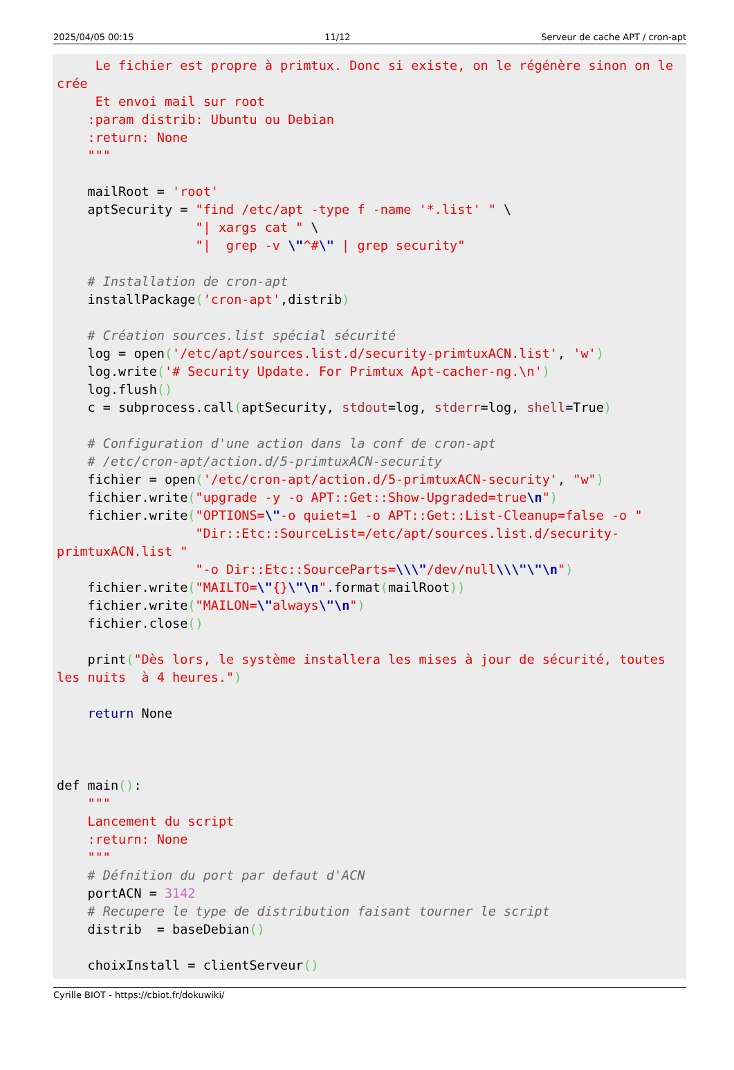2025/04/05 00:15 11/12 Serveur de cache APT / cron-apt
     Le fichier est propre à primtux. Donc si existe, on le régénère sinon on le crée
     Et envoi mail sur root
    :param distrib: Ubuntu ou Debian
    :return: None
    """

    mailRoot = 'root'
    aptSecurity = "find /etc/apt -type f -name '*.list' " \
                  "| xargs cat " \
                  "|  grep -v \"^#\" | grep security"

    # Installation de cron-apt
    installPackage('cron-apt',distrib)

    # Création sources.list spécial sécurité
    log = open('/etc/apt/sources.list.d/security-primtuxACN.list', 'w')
    log.write('# Security Update. For Primtux Apt-cacher-ng.\n')
    log.flush()
    c = subprocess.call(aptSecurity, stdout=log, stderr=log, shell=True)

    # Configuration d'une action dans la conf de cron-apt
    # /etc/cron-apt/action.d/5-primtuxACN-security
    fichier = open('/etc/cron-apt/action.d/5-primtuxACN-security', "w")
    fichier.write("upgrade -y -o APT::Get::Show-Upgraded=true\n")
    fichier.write("OPTIONS=\"-o quiet=1 -o APT::Get::List-Cleanup=false -o "
                  "Dir::Etc::SourceList=/etc/apt/sources.list.d/security-primtuxACN.list "
                  "-o Dir::Etc::SourceParts=\\\"/dev/null\\\"\"\n")
    fichier.write("MAILTO=\"{}\"\n".format(mailRoot))
    fichier.write("MAILON=\"always\"\n")
    fichier.close()

    print("Dès lors, le système installera les mises à jour de sécurité, toutes les nuits  à 4 heures.")

    return None



def main():
    """
    Lancement du script
    :return: None
    """
    # Défnition du port par defaut d'ACN
    portACN = 3142
    # Recupere le type de distribution faisant tourner le script
    distrib  = baseDebian()

    choixInstall = clientServeur()
Cyrille BIOT - https://cbiot.fr/dokuwiki/